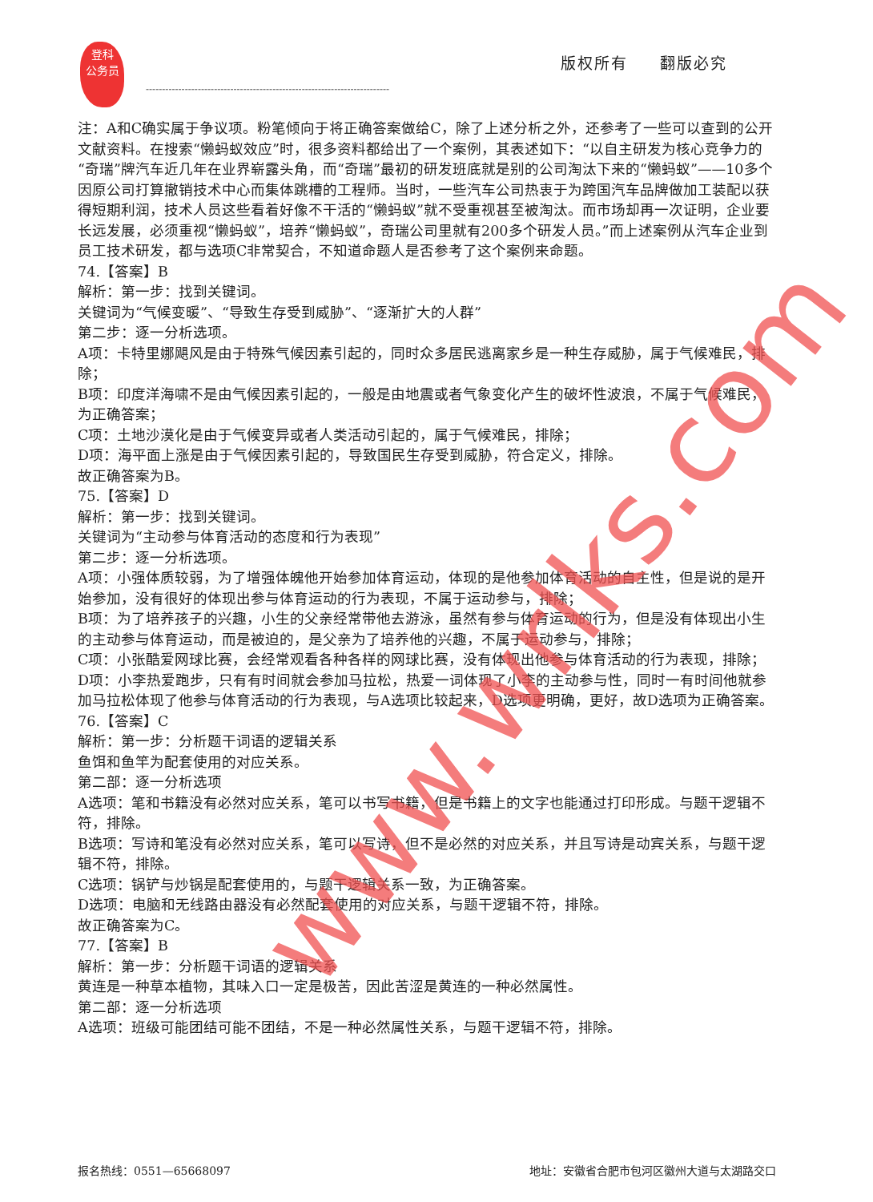登科
公务员
版权所有 翻版必究
---------------------------------------------------------------------------
注：A和C确实属于争议项。粉笔倾向于将正确答案做给C，除了上述分析之外，还参考了一些可以查到的公开文献资料。在搜索“懒蚂蚁效应”时，很多资料都给出了一个案例，其表述如下：“以自主研发为核心竞争力的“奇瑞”牌汽车近几年在业界崭露头角，而“奇瑞”最初的研发班底就是别的公司淘汰下来的“懒蚂蚁”——10多个因原公司打算撤销技术中心而集体跳槽的工程师。当时，一些汽车公司热衷于为跨国汽车品牌做加工装配以获得短期利润，技术人员这些看着好像不干活的“懒蚂蚁”就不受重视甚至被淘汰。而市场却再一次证明，企业要长远发展，必须重视“懒蚂蚁”，培养“懒蚂蚁”，奇瑞公司里就有200多个研发人员。”而上述案例从汽车企业到员工技术研发，都与选项C非常契合，不知道命题人是否参考了这个案例来命题。
74.【答案】B
解析：第一步：找到关键词。
关键词为“气候变暖”、“导致生存受到威胁”、“逐渐扩大的人群”
第二步：逐一分析选项。
A项：卡特里娜飓风是由于特殊气候因素引起的，同时众多居民逃离家乡是一种生存威胁，属于气候难民，排除；
B项：印度洋海啸不是由气候因素引起的，一般是由地震或者气象变化产生的破坏性波浪，不属于气候难民，为正确答案；
C项：土地沙漠化是由于气候变异或者人类活动引起的，属于气候难民，排除；
D项：海平面上涨是由于气候因素引起的，导致国民生存受到威胁，符合定义，排除。
故正确答案为B。
75.【答案】D
解析：第一步：找到关键词。
关键词为“主动参与体育活动的态度和行为表现”
第二步：逐一分析选项。
A项：小强体质较弱，为了增强体魄他开始参加体育运动，体现的是他参加体育活动的自主性，但是说的是开始参加，没有很好的体现出参与体育运动的行为表现，不属于运动参与，排除；
B项：为了培养孩子的兴趣，小生的父亲经常带他去游泳，虽然有参与体育运动的行为，但是没有体现出小生的主动参与体育运动，而是被迫的，是父亲为了培养他的兴趣，不属于运动参与，排除；
C项：小张酷爱网球比赛，会经常观看各种各样的网球比赛，没有体现出他参与体育活动的行为表现，排除；
D项：小李热爱跑步，只有有时间就会参加马拉松，热爱一词体现了小李的主动参与性，同时一有时间他就参加马拉松体现了他参与体育活动的行为表现，与A选项比较起来，D选项更明确，更好，故D选项为正确答案。
76.【答案】C
解析：第一步：分析题干词语的逻辑关系
鱼饵和鱼竿为配套使用的对应关系。
第二部：逐一分析选项
A选项：笔和书籍没有必然对应关系，笔可以书写书籍，但是书籍上的文字也能通过打印形成。与题干逻辑不符，排除。
B选项：写诗和笔没有必然对应关系，笔可以写诗，但不是必然的对应关系，并且写诗是动宾关系，与题干逻辑不符，排除。
C选项：锅铲与炒锅是配套使用的，与题干逻辑关系一致，为正确答案。
D选项：电脑和无线路由器没有必然配套使用的对应关系，与题干逻辑不符，排除。
故正确答案为C。
77.【答案】B
解析：第一步：分析题干词语的逻辑关系
黄连是一种草本植物，其味入口一定是极苦，因此苦涩是黄连的一种必然属性。
第二部：逐一分析选项
A选项：班级可能团结可能不团结，不是一种必然属性关系，与题干逻辑不符，排除。
www.wrlks.com
报名热线：0551—65668097 地址：安徽省合肥市包河区徽州大道与太湖路交口